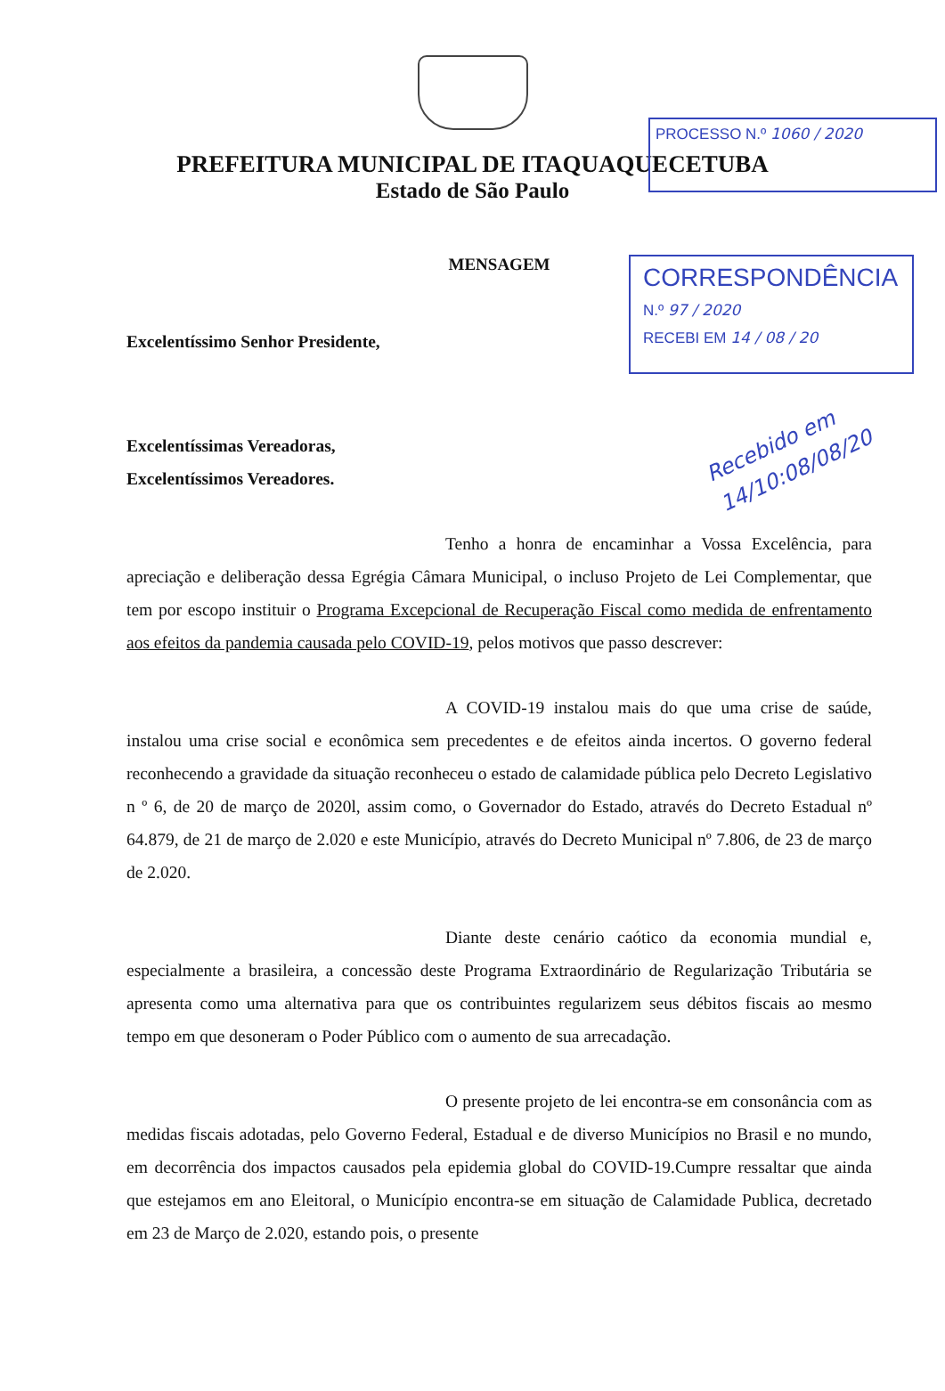PROCESSO N.º 1060 / 2020
PREFEITURA MUNICIPAL DE ITAQUAQUECETUBA
Estado de São Paulo
CORRESPONDÊNCIA
N.º 97 / 2020
RECEBI EM 14 / 08 / 20
MENSAGEM
Excelentíssimo Senhor Presidente,
Recebido em 14/10:08/08/20
Excelentíssimas Vereadoras,
Excelentíssimos Vereadores.
Tenho a honra de encaminhar a Vossa Excelência, para apreciação e deliberação dessa Egrégia Câmara Municipal, o incluso Projeto de Lei Complementar, que tem por escopo instituir o Programa Excepcional de Recuperação Fiscal como medida de enfrentamento aos efeitos da pandemia causada pelo COVID-19, pelos motivos que passo descrever:
A COVID-19 instalou mais do que uma crise de saúde, instalou uma crise social e econômica sem precedentes e de efeitos ainda incertos. O governo federal reconhecendo a gravidade da situação reconheceu o estado de calamidade pública pelo Decreto Legislativo n º 6, de 20 de março de 2020l, assim como, o Governador do Estado, através do Decreto Estadual nº 64.879, de 21 de março de 2.020 e este Município, através do Decreto Municipal nº 7.806, de 23 de março de 2.020.
Diante deste cenário caótico da economia mundial e, especialmente a brasileira, a concessão deste Programa Extraordinário de Regularização Tributária se apresenta como uma alternativa para que os contribuintes regularizem seus débitos fiscais ao mesmo tempo em que desoneram o Poder Público com o aumento de sua arrecadação.
O presente projeto de lei encontra-se em consonância com as medidas fiscais adotadas, pelo Governo Federal, Estadual e de diverso Municípios no Brasil e no mundo, em decorrência dos impactos causados pela epidemia global do COVID-19.Cumpre ressaltar que ainda que estejamos em ano Eleitoral, o Município encontra-se em situação de Calamidade Publica, decretado em 23 de Março de 2.020, estando pois, o presente